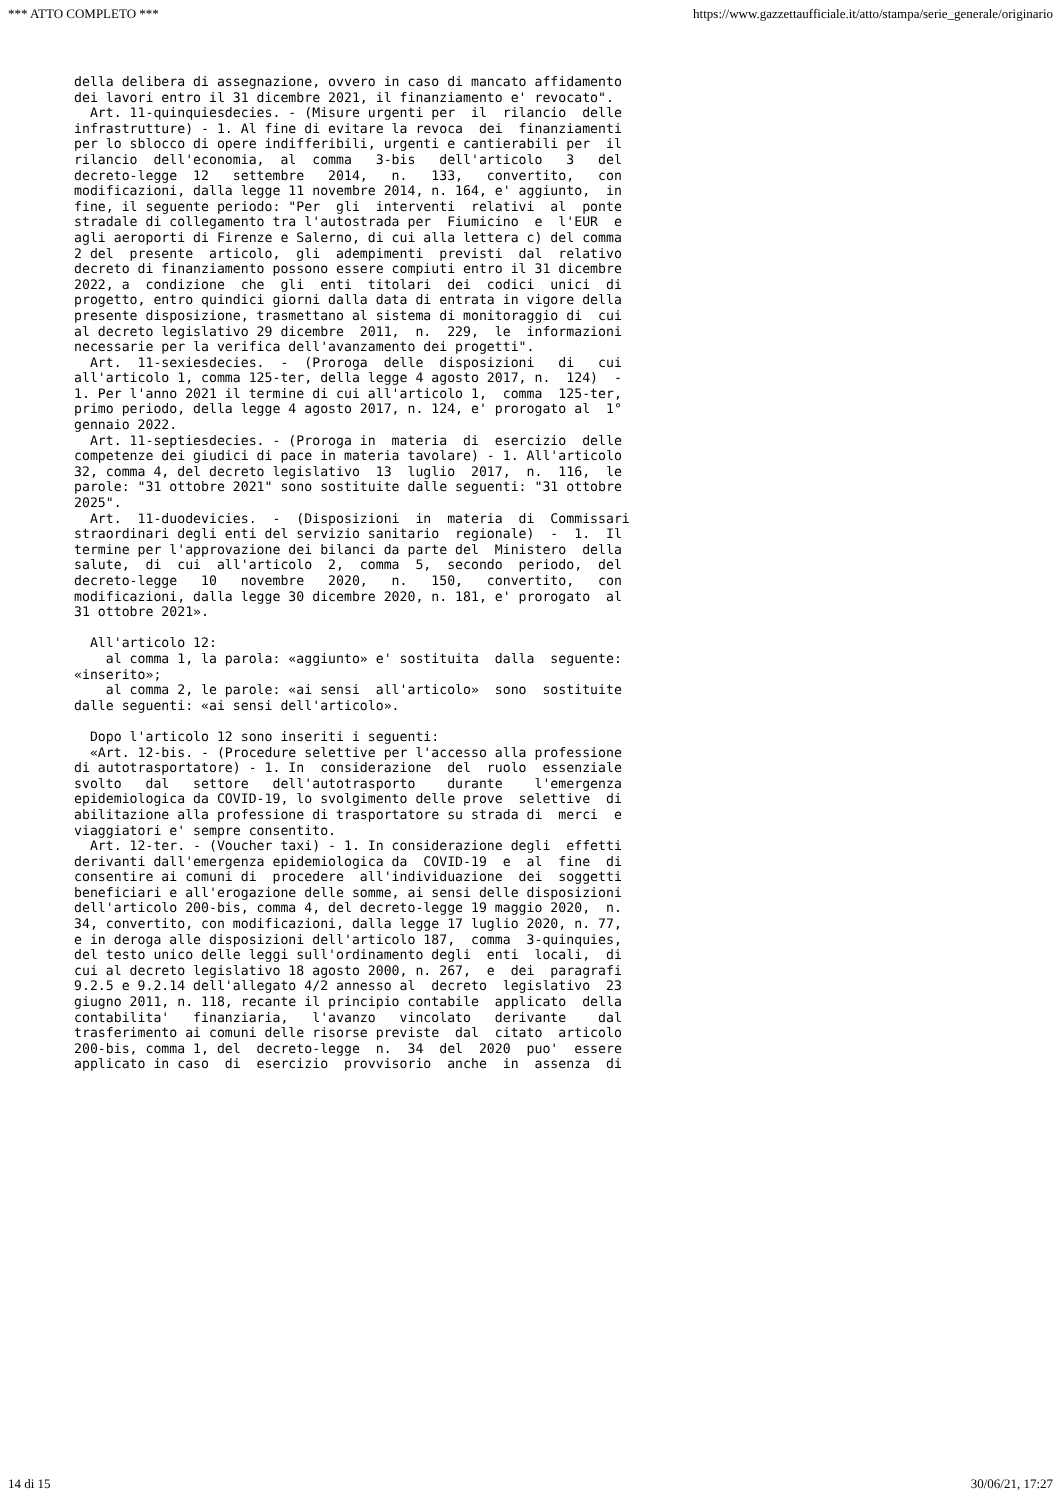*** ATTO COMPLETO *** https://www.gazzettaufficiale.it/atto/stampa/serie_generale/originario
della delibera di assegnazione, ovvero in caso di mancato affidamento
dei lavori entro il 31 dicembre 2021, il finanziamento e' revocato".
  Art. 11-quinquiesdecies. - (Misure urgenti per  il  rilancio  delle
infrastrutture) - 1. Al fine di evitare la revoca  dei  finanziamenti
per lo sblocco di opere indifferibili, urgenti e cantierabili per  il
rilancio  dell'economia,  al  comma   3-bis   dell'articolo   3   del
decreto-legge  12   settembre   2014,   n.   133,   convertito,   con
modificazioni, dalla legge 11 novembre 2014, n. 164, e' aggiunto,  in
fine, il seguente periodo: "Per  gli  interventi  relativi  al  ponte
stradale di collegamento tra l'autostrada per  Fiumicino  e  l'EUR  e
agli aeroporti di Firenze e Salerno, di cui alla lettera c) del comma
2 del  presente  articolo,  gli  adempimenti  previsti  dal  relativo
decreto di finanziamento possono essere compiuti entro il 31 dicembre
2022, a  condizione  che  gli  enti  titolari  dei  codici  unici  di
progetto, entro quindici giorni dalla data di entrata in vigore della
presente disposizione, trasmettano al sistema di monitoraggio di  cui
al decreto legislativo 29 dicembre  2011,  n.  229,  le  informazioni
necessarie per la verifica dell'avanzamento dei progetti".
  Art.  11-sexiesdecies.  -  (Proroga  delle  disposizioni   di   cui
all'articolo 1, comma 125-ter, della legge 4 agosto 2017, n.  124)  -
1. Per l'anno 2021 il termine di cui all'articolo 1,  comma  125-ter,
primo periodo, della legge 4 agosto 2017, n. 124, e' prorogato al  1°
gennaio 2022.
  Art. 11-septiesdecies. - (Proroga in  materia  di  esercizio  delle
competenze dei giudici di pace in materia tavolare) - 1. All'articolo
32, comma 4, del decreto legislativo  13  luglio  2017,  n.  116,  le
parole: "31 ottobre 2021" sono sostituite dalle seguenti: "31 ottobre
2025".
  Art.  11-duodevicies.  -  (Disposizioni  in  materia  di  Commissari
straordinari degli enti del servizio sanitario  regionale)  -  1.  Il
termine per l'approvazione dei bilanci da parte del  Ministero  della
salute,  di  cui  all'articolo  2,  comma  5,  secondo  periodo,  del
decreto-legge   10   novembre   2020,   n.   150,   convertito,   con
modificazioni, dalla legge 30 dicembre 2020, n. 181, e' prorogato  al
31 ottobre 2021».

  All'articolo 12:
    al comma 1, la parola: «aggiunto» e' sostituita  dalla  seguente:
«inserito»;
    al comma 2, le parole: «ai sensi  all'articolo»  sono  sostituite
dalle seguenti: «ai sensi dell'articolo».

  Dopo l'articolo 12 sono inseriti i seguenti:
  «Art. 12-bis. - (Procedure selettive per l'accesso alla professione
di autotrasportatore) - 1. In  considerazione  del  ruolo  essenziale
svolto   dal   settore   dell'autotrasporto    durante    l'emergenza
epidemiologica da COVID-19, lo svolgimento delle prove  selettive  di
abilitazione alla professione di trasportatore su strada di  merci  e
viaggiatori e' sempre consentito.
  Art. 12-ter. - (Voucher taxi) - 1. In considerazione degli  effetti
derivanti dall'emergenza epidemiologica da  COVID-19  e  al  fine  di
consentire ai comuni di  procedere  all'individuazione  dei  soggetti
beneficiari e all'erogazione delle somme, ai sensi delle disposizioni
dell'articolo 200-bis, comma 4, del decreto-legge 19 maggio 2020,  n.
34, convertito, con modificazioni, dalla legge 17 luglio 2020, n. 77,
e in deroga alle disposizioni dell'articolo 187,  comma  3-quinquies,
del testo unico delle leggi sull'ordinamento degli  enti  locali,  di
cui al decreto legislativo 18 agosto 2000, n. 267,  e  dei  paragrafi
9.2.5 e 9.2.14 dell'allegato 4/2 annesso al  decreto  legislativo  23
giugno 2011, n. 118, recante il principio contabile  applicato  della
contabilita'   finanziaria,   l'avanzo   vincolato   derivante    dal
trasferimento ai comuni delle risorse previste  dal  citato  articolo
200-bis, comma 1, del  decreto-legge  n.  34  del  2020  puo'  essere
applicato in caso  di  esercizio  provvisorio  anche  in  assenza  di
14 di 15 30/06/21, 17:27